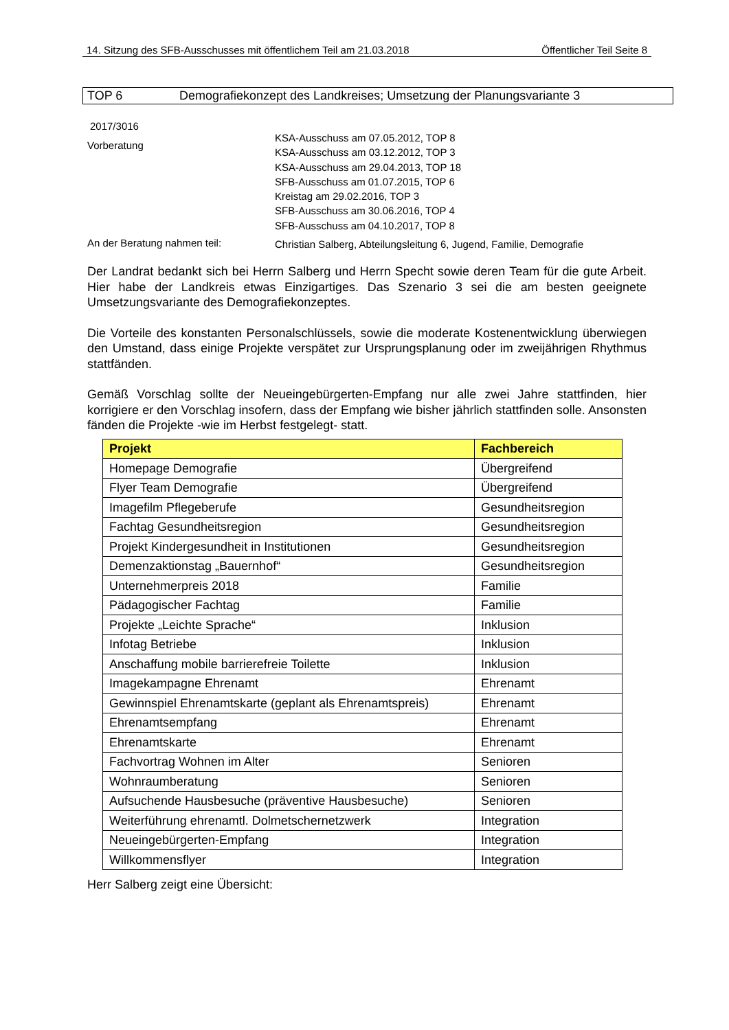14. Sitzung des SFB-Ausschusses mit öffentlichem Teil am 21.03.2018 Öffentlicher Teil Seite 8
TOP 6 Demografiekonzept des Landkreises; Umsetzung der Planungsvariante 3
2017/3016
Vorberatung
KSA-Ausschuss am 07.05.2012, TOP 8
KSA-Ausschuss am 03.12.2012, TOP 3
KSA-Ausschuss am 29.04.2013, TOP 18
SFB-Ausschuss am 01.07.2015, TOP 6
Kreistag am 29.02.2016, TOP 3
SFB-Ausschuss am 30.06.2016, TOP 4
SFB-Ausschuss am 04.10.2017, TOP 8
An der Beratung nahmen teil:
Christian Salberg, Abteilungsleitung 6, Jugend, Familie, Demografie
Der Landrat bedankt sich bei Herrn Salberg und Herrn Specht sowie deren Team für die gute Arbeit. Hier habe der Landkreis etwas Einzigartiges. Das Szenario 3 sei die am besten geeignete Umsetzungsvariante des Demografiekonzeptes.
Die Vorteile des konstanten Personalschlüssels, sowie die moderate Kostenentwicklung überwiegen den Umstand, dass einige Projekte verspätet zur Ursprungsplanung oder im zweijährigen Rhythmus stattfänden.
Gemäß Vorschlag sollte der Neueingebürgerten-Empfang nur alle zwei Jahre stattfinden, hier korrigiere er den Vorschlag insofern, dass der Empfang wie bisher jährlich stattfinden solle. Ansonsten fänden die Projekte -wie im Herbst festgelegt- statt.
| Projekt | Fachbereich |
| --- | --- |
| Homepage Demografie | Übergreifend |
| Flyer Team Demografie | Übergreifend |
| Imagefilm Pflegeberufe | Gesundheitsregion |
| Fachtag Gesundheitsregion | Gesundheitsregion |
| Projekt Kindergesundheit in Institutionen | Gesundheitsregion |
| Demenzaktionstag „Bauernhof“ | Gesundheitsregion |
| Unternehmerpreis 2018 | Familie |
| Pädagogischer Fachtag | Familie |
| Projekte „Leichte Sprache“ | Inklusion |
| Infotag Betriebe | Inklusion |
| Anschaffung mobile barrierefreie Toilette | Inklusion |
| Imagekampagne Ehrenamt | Ehrenamt |
| Gewinnspiel Ehrenamtskarte (geplant als Ehrenamtspreis) | Ehrenamt |
| Ehrenamtsempfang | Ehrenamt |
| Ehrenamtskarte | Ehrenamt |
| Fachvortrag Wohnen im Alter | Senioren |
| Wohnraumberatung | Senioren |
| Aufsuchende Hausbesuche (präventive Hausbesuche) | Senioren |
| Weiterführung ehrenamtl. Dolmetschernetzwerk | Integration |
| Neueingebürgerten-Empfang | Integration |
| Willkommensflyer | Integration |
Herr Salberg zeigt eine Übersicht: